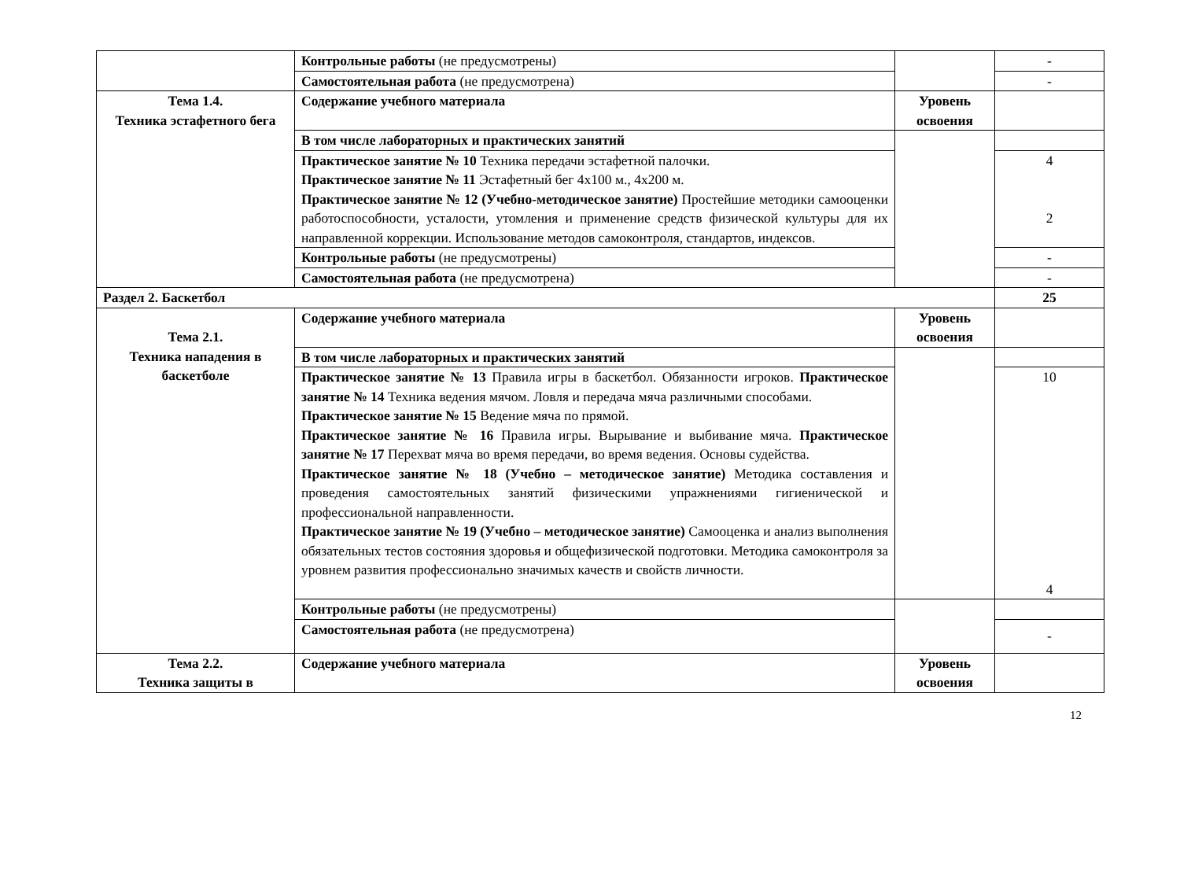| | Контрольные работы (не предусмотрены) | | - |
| | Самостоятельная работа (не предусмотрена) | | - |
| Тема 1.4. Техника эстафетного бега | Содержание учебного материала | Уровень освоения | |
| | В том числе лабораторных и практических занятий | | |
| | Практическое занятие № 10 Техника передачи эстафетной палочки. Практическое занятие № 11 Эстафетный бег 4х100 м., 4х200 м. Практическое занятие № 12 (Учебно-методическое занятие) Простейшие методики самооценки работоспособности, усталости, утомления и применение средств физической культуры для их направленной коррекции. Использование методов самоконтроля, стандартов, индексов. | | 4 2 |
| | Контрольные работы (не предусмотрены) | | - |
| | Самостоятельная работа (не предусмотрена) | | - |
| Раздел 2. Баскетбол | | | 25 |
| Тема 2.1. Техника нападения в баскетболе | Содержание учебного материала | Уровень освоения | |
| | В том числе лабораторных и практических занятий | | |
| | Практическое занятие № 13 Правила игры в баскетбол. Обязанности игроков. Практическое занятие № 14 Техника ведения мячом. Ловля и передача мяча различными способами. Практическое занятие № 15 Ведение мяча по прямой. Практическое занятие № 16 Правила игры. Вырывание и выбивание мяча. Практическое занятие № 17 Перехват мяча во время передачи, во время ведения. Основы судейства. Практическое занятие № 18 (Учебно – методическое занятие) Методика составления и проведения самостоятельных занятий физическими упражнениями гигиенической и профессиональной направленности. Практическое занятие № 19 (Учебно – методическое занятие) Самооценка и анализ выполнения обязательных тестов состояния здоровья и общефизической подготовки. Методика самоконтроля за уровнем развития профессионально значимых качеств и свойств личности. | | 10 4 |
| | Контрольные работы (не предусмотрены) | | |
| | Самостоятельная работа (не предусмотрена) | | - |
| Тема 2.2. Техника защиты в | Содержание учебного материала | Уровень освоения | |
12